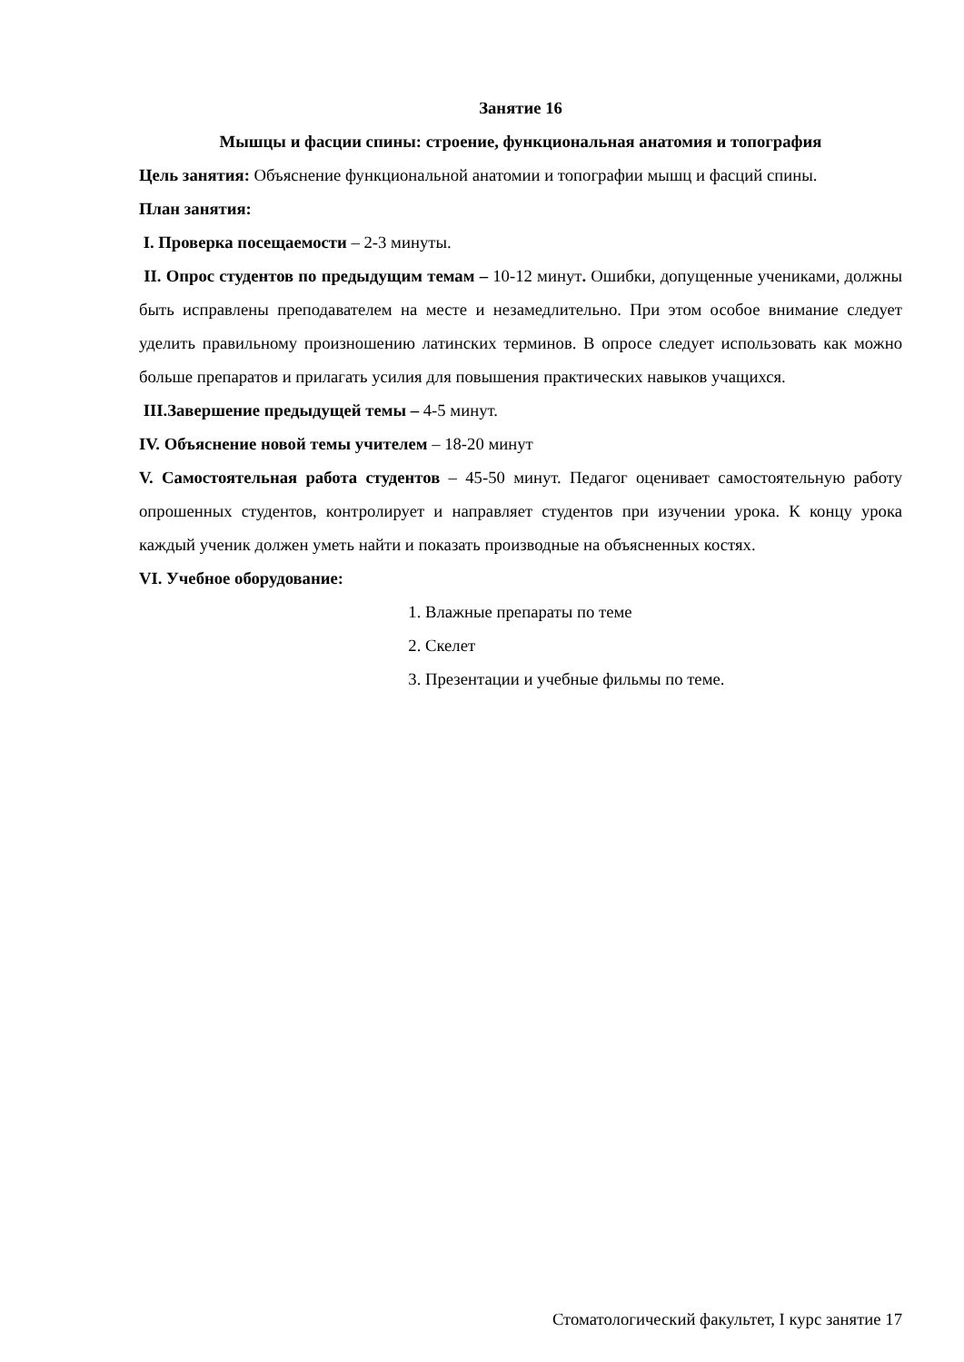Занятие 16
Мышцы и фасции спины: строение, функциональная анатомия и топография
Цель занятия: Объяснение функциональной анатомии и топографии мышц и фасций спины.
План занятия:
I. Проверка посещаемости – 2-3 минуты.
II. Опрос студентов по предыдущим темам – 10-12 минут. Ошибки, допущенные учениками, должны быть исправлены преподавателем на месте и незамедлительно. При этом особое внимание следует уделить правильному произношению латинских терминов. В опросе следует использовать как можно больше препаратов и прилагать усилия для повышения практических навыков учащихся.
III.Завершение предыдущей темы – 4-5 минут.
IV. Объяснение новой темы учителем – 18-20 минут
V. Самостоятельная работа студентов – 45-50 минут. Педагог оценивает самостоятельную работу опрошенных студентов, контролирует и направляет студентов при изучении урока. К концу урока каждый ученик должен уметь найти и показать производные на объясненных костях.
VI. Учебное оборудование:
1. Влажные препараты по теме
2. Скелет
3. Презентации и учебные фильмы по теме.
Стоматологический факультет, I курс занятие 17